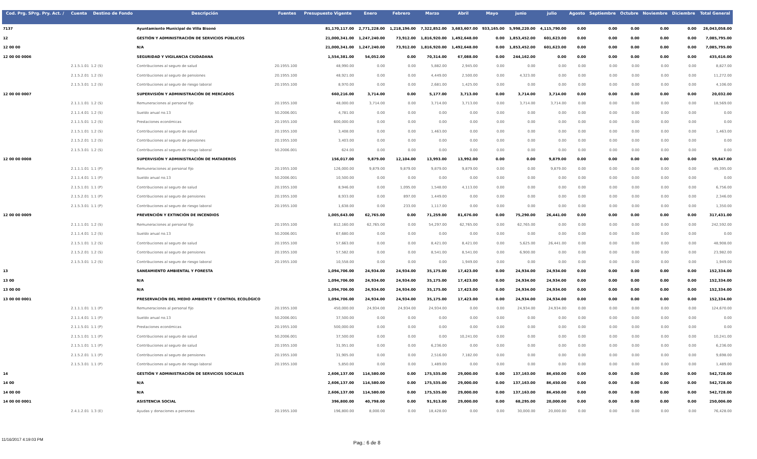| Cod. Prg. SPrg. Pry. Act. / | Cuenta | Destino de Fondo | Descripción | Fuentes | Presupuesto Vigente | Enero | Febrero | Marzo | Abril | Mayo | junio | julio | Agosto | Septiembre | Octubre | Noviembre | Diciembre | Total General |
| --- | --- | --- | --- | --- | --- | --- | --- | --- | --- | --- | --- | --- | --- | --- | --- | --- | --- | --- |
| 7137 | | | Ayuntamiento Municipal de Villa Bisonó | | 81,170,117.00 | 2,771,228.00 | 1,218,196.00 | 7,322,852.00 | 3,683,607.00 | 933,165.00 | 5,998,220.00 | 4,115,790.00 | 0.00 | 0.00 | 0.00 | 0.00 | 0.00 | 26,043,058.00 |
| 12 | | | GESTIÓN Y ADMINISTRACIÓN DE SERVICIOS PÚBLICOS | | 21,000,341.00 | 1,247,240.00 | 73,912.00 | 1,816,920.00 | 1,492,648.00 | 0.00 | 1,853,452.00 | 601,623.00 | 0.00 | 0.00 | 0.00 | 0.00 | 0.00 | 7,085,795.00 |
| 12 00 00 | | | N/A | | 21,000,341.00 | 1,247,240.00 | 73,912.00 | 1,816,920.00 | 1,492,648.00 | 0.00 | 1,853,452.00 | 601,623.00 | 0.00 | 0.00 | 0.00 | 0.00 | 0.00 | 7,085,795.00 |
| 12 00 00 0006 | | | SEGURIDAD Y VIGILANCIA CIUDADANA | | 1,554,381.00 | 54,052.00 | 0.00 | 70,314.00 | 67,088.00 | 0.00 | 244,162.00 | 0.00 | 0.00 | 0.00 | 0.00 | 0.00 | 0.00 | 435,616.00 |
| | 2.1.5.1.01 | 1.2 (S) | Contribuciones al seguro de salud | 20.1955.100 | 48,990.00 | 0.00 | 0.00 | 5,882.00 | 2,945.00 | 0.00 | 0.00 | 0.00 | 0.00 | 0.00 | 0.00 | 0.00 | 0.00 | 8,827.00 |
| | 2.1.5.2.01 | 1.2 (S) | Contribuciones al seguro de pensiones | 20.1955.100 | 48,921.00 | 0.00 | 0.00 | 4,449.00 | 2,500.00 | 0.00 | 4,323.00 | 0.00 | 0.00 | 0.00 | 0.00 | 0.00 | 0.00 | 11,272.00 |
| | 2.1.5.3.01 | 1.2 (S) | Contribuciones al seguro de riesgo laboral | 20.1955.100 | 8,970.00 | 0.00 | 0.00 | 2,681.00 | 1,425.00 | 0.00 | 0.00 | 0.00 | 0.00 | 0.00 | 0.00 | 0.00 | 0.00 | 4,106.00 |
| 12 00 00 0007 | | | SUPERVISIÓN Y ADMINISTRACIÓN DE MERCADOS | | 660,216.00 | 3,714.00 | 0.00 | 5,177.00 | 3,713.00 | 0.00 | 3,714.00 | 3,714.00 | 0.00 | 0.00 | 0.00 | 0.00 | 0.00 | 20,032.00 |
| | 2.1.1.1.01 | 1.2 (S) | Remuneraciones al personal fijo | 20.1955.100 | 48,000.00 | 3,714.00 | 0.00 | 3,714.00 | 3,713.00 | 0.00 | 3,714.00 | 3,714.00 | 0.00 | 0.00 | 0.00 | 0.00 | 0.00 | 18,569.00 |
| | 2.1.1.4.01 | 1.2 (S) | Sueldo anual no.13 | 50.2006.001 | 4,781.00 | 0.00 | 0.00 | 0.00 | 0.00 | 0.00 | 0.00 | 0.00 | 0.00 | 0.00 | 0.00 | 0.00 | 0.00 | 0.00 |
| | 2.1.1.5.01 | 1.2 (S) | Prestaciones económicas | 20.1955.100 | 600,000.00 | 0.00 | 0.00 | 0.00 | 0.00 | 0.00 | 0.00 | 0.00 | 0.00 | 0.00 | 0.00 | 0.00 | 0.00 | 0.00 |
| | 2.1.5.1.01 | 1.2 (S) | Contribuciones al seguro de salud | 20.1955.100 | 3,408.00 | 0.00 | 0.00 | 1,463.00 | 0.00 | 0.00 | 0.00 | 0.00 | 0.00 | 0.00 | 0.00 | 0.00 | 0.00 | 1,463.00 |
| | 2.1.5.2.01 | 1.2 (S) | Contribuciones al seguro de pensiones | 20.1955.100 | 3,403.00 | 0.00 | 0.00 | 0.00 | 0.00 | 0.00 | 0.00 | 0.00 | 0.00 | 0.00 | 0.00 | 0.00 | 0.00 | 0.00 |
| | 2.1.5.3.01 | 1.2 (S) | Contribuciones al seguro de riesgo laboral | 50.2006.001 | 624.00 | 0.00 | 0.00 | 0.00 | 0.00 | 0.00 | 0.00 | 0.00 | 0.00 | 0.00 | 0.00 | 0.00 | 0.00 | 0.00 |
| 12 00 00 0008 | | | SUPERVISIÓN Y ADMINISTRACIÓN DE MATADEROS | | 156,017.00 | 9,879.00 | 12,104.00 | 13,993.00 | 13,992.00 | 0.00 | 0.00 | 9,879.00 | 0.00 | 0.00 | 0.00 | 0.00 | 0.00 | 59,847.00 |
| | 2.1.1.1.01 | 1.1 (P) | Remuneraciones al personal fijo | 20.1955.100 | 126,000.00 | 9,879.00 | 9,879.00 | 9,879.00 | 9,879.00 | 0.00 | 0.00 | 9,879.00 | 0.00 | 0.00 | 0.00 | 0.00 | 0.00 | 49,395.00 |
| | 2.1.1.4.01 | 1.1 (P) | Sueldo anual no.13 | 50.2006.001 | 10,500.00 | 0.00 | 0.00 | 0.00 | 0.00 | 0.00 | 0.00 | 0.00 | 0.00 | 0.00 | 0.00 | 0.00 | 0.00 | 0.00 |
| | 2.1.5.1.01 | 1.1 (P) | Contribuciones al seguro de salud | 20.1955.100 | 8,946.00 | 0.00 | 1,095.00 | 1,548.00 | 4,113.00 | 0.00 | 0.00 | 0.00 | 0.00 | 0.00 | 0.00 | 0.00 | 0.00 | 6,756.00 |
| | 2.1.5.2.01 | 1.1 (P) | Contribuciones al seguro de pensiones | 20.1955.100 | 8,933.00 | 0.00 | 897.00 | 1,449.00 | 0.00 | 0.00 | 0.00 | 0.00 | 0.00 | 0.00 | 0.00 | 0.00 | 0.00 | 2,346.00 |
| | 2.1.5.3.01 | 1.1 (P) | Contribuciones al seguro de riesgo laboral | 20.1955.100 | 1,638.00 | 0.00 | 233.00 | 1,117.00 | 0.00 | 0.00 | 0.00 | 0.00 | 0.00 | 0.00 | 0.00 | 0.00 | 0.00 | 1,350.00 |
| 12 00 00 0009 | | | PREVENCIÓN Y EXTINCIÓN DE INCENDIOS | | 1,005,643.00 | 62,765.00 | 0.00 | 71,259.00 | 81,676.00 | 0.00 | 75,290.00 | 26,441.00 | 0.00 | 0.00 | 0.00 | 0.00 | 0.00 | 317,431.00 |
| | 2.1.1.1.01 | 1.2 (S) | Remuneraciones al personal fijo | 20.1955.100 | 812,160.00 | 62,765.00 | 0.00 | 54,297.00 | 62,765.00 | 0.00 | 62,765.00 | 0.00 | 0.00 | 0.00 | 0.00 | 0.00 | 0.00 | 242,592.00 |
| | 2.1.1.4.01 | 1.2 (S) | Sueldo anual no.13 | 50.2006.001 | 67,680.00 | 0.00 | 0.00 | 0.00 | 0.00 | 0.00 | 0.00 | 0.00 | 0.00 | 0.00 | 0.00 | 0.00 | 0.00 | 0.00 |
| | 2.1.5.1.01 | 1.2 (S) | Contribuciones al seguro de salud | 20.1955.100 | 57,663.00 | 0.00 | 0.00 | 8,421.00 | 8,421.00 | 0.00 | 5,625.00 | 26,441.00 | 0.00 | 0.00 | 0.00 | 0.00 | 0.00 | 48,908.00 |
| | 2.1.5.2.01 | 1.2 (S) | Contribuciones al seguro de pensiones | 20.1955.100 | 57,582.00 | 0.00 | 0.00 | 8,541.00 | 8,541.00 | 0.00 | 6,900.00 | 0.00 | 0.00 | 0.00 | 0.00 | 0.00 | 0.00 | 23,982.00 |
| | 2.1.5.3.01 | 1.2 (S) | Contribuciones al seguro de riesgo laboral | 20.1955.100 | 10,558.00 | 0.00 | 0.00 | 0.00 | 1,949.00 | 0.00 | 0.00 | 0.00 | 0.00 | 0.00 | 0.00 | 0.00 | 0.00 | 1,949.00 |
| 13 | | | SANEAMIENTO AMBIENTAL Y FORESTA | | 1,094,706.00 | 24,934.00 | 24,934.00 | 35,175.00 | 17,423.00 | 0.00 | 24,934.00 | 24,934.00 | 0.00 | 0.00 | 0.00 | 0.00 | 0.00 | 152,334.00 |
| 13 00 | | | N/A | | 1,094,706.00 | 24,934.00 | 24,934.00 | 35,175.00 | 17,423.00 | 0.00 | 24,934.00 | 24,934.00 | 0.00 | 0.00 | 0.00 | 0.00 | 0.00 | 152,334.00 |
| 13 00 00 | | | N/A | | 1,094,706.00 | 24,934.00 | 24,934.00 | 35,175.00 | 17,423.00 | 0.00 | 24,934.00 | 24,934.00 | 0.00 | 0.00 | 0.00 | 0.00 | 0.00 | 152,334.00 |
| 13 00 00 0001 | | | PRESERVACIÓN DEL MEDIO AMBIENTE Y CONTROL ECOLÓGICO | | 1,094,706.00 | 24,934.00 | 24,934.00 | 35,175.00 | 17,423.00 | 0.00 | 24,934.00 | 24,934.00 | 0.00 | 0.00 | 0.00 | 0.00 | 0.00 | 152,334.00 |
| | 2.1.1.1.01 | 1.1 (P) | Remuneraciones al personal fijo | 20.1955.100 | 450,000.00 | 24,934.00 | 24,934.00 | 24,934.00 | 0.00 | 0.00 | 24,934.00 | 24,934.00 | 0.00 | 0.00 | 0.00 | 0.00 | 0.00 | 124,670.00 |
| | 2.1.1.4.01 | 1.1 (P) | Sueldo anual no.13 | 50.2006.001 | 37,500.00 | 0.00 | 0.00 | 0.00 | 0.00 | 0.00 | 0.00 | 0.00 | 0.00 | 0.00 | 0.00 | 0.00 | 0.00 | 0.00 |
| | 2.1.1.5.01 | 1.1 (P) | Prestaciones económicas | 20.1955.100 | 500,000.00 | 0.00 | 0.00 | 0.00 | 0.00 | 0.00 | 0.00 | 0.00 | 0.00 | 0.00 | 0.00 | 0.00 | 0.00 | 0.00 |
| | 2.1.5.1.01 | 1.1 (P) | Contribuciones al seguro de salud | 50.2006.001 | 37,500.00 | 0.00 | 0.00 | 0.00 | 10,241.00 | 0.00 | 0.00 | 0.00 | 0.00 | 0.00 | 0.00 | 0.00 | 0.00 | 10,241.00 |
| | 2.1.5.1.01 | 1.1 (P) | Contribuciones al seguro de salud | 20.1955.100 | 31,951.00 | 0.00 | 0.00 | 6,236.00 | 0.00 | 0.00 | 0.00 | 0.00 | 0.00 | 0.00 | 0.00 | 0.00 | 0.00 | 6,236.00 |
| | 2.1.5.2.01 | 1.1 (P) | Contribuciones al seguro de pensiones | 20.1955.100 | 31,905.00 | 0.00 | 0.00 | 2,516.00 | 7,182.00 | 0.00 | 0.00 | 0.00 | 0.00 | 0.00 | 0.00 | 0.00 | 0.00 | 9,698.00 |
| | 2.1.5.3.01 | 1.1 (P) | Contribuciones al seguro de riesgo laboral | 20.1955.100 | 5,850.00 | 0.00 | 0.00 | 1,489.00 | 0.00 | 0.00 | 0.00 | 0.00 | 0.00 | 0.00 | 0.00 | 0.00 | 0.00 | 1,489.00 |
| 14 | | | GESTIÓN Y ADMINISTRACIÓN DE SERVICIOS SOCIALES | | 2,606,137.00 | 114,580.00 | 0.00 | 175,535.00 | 29,000.00 | 0.00 | 137,163.00 | 86,450.00 | 0.00 | 0.00 | 0.00 | 0.00 | 0.00 | 542,728.00 |
| 14 00 | | | N/A | | 2,606,137.00 | 114,580.00 | 0.00 | 175,535.00 | 29,000.00 | 0.00 | 137,163.00 | 86,450.00 | 0.00 | 0.00 | 0.00 | 0.00 | 0.00 | 542,728.00 |
| 14 00 00 | | | N/A | | 2,606,137.00 | 114,580.00 | 0.00 | 175,535.00 | 29,000.00 | 0.00 | 137,163.00 | 86,450.00 | 0.00 | 0.00 | 0.00 | 0.00 | 0.00 | 542,728.00 |
| 14 00 00 0001 | | | ASISTENCIA SOCIAL | | 396,800.00 | 40,798.00 | 0.00 | 91,913.00 | 29,000.00 | 0.00 | 68,295.00 | 20,000.00 | 0.00 | 0.00 | 0.00 | 0.00 | 0.00 | 250,006.00 |
| | 2.4.1.2.01 | 1.3 (E) | Ayudas y donaciones a personas | 20.1955.100 | 196,800.00 | 8,000.00 | 0.00 | 18,428.00 | 0.00 | 0.00 | 30,000.00 | 20,000.00 | 0.00 | 0.00 | 0.00 | 0.00 | 0.00 | 76,428.00 |
11/16/2017 4:19:03 PM
Pag.: 6 de 8